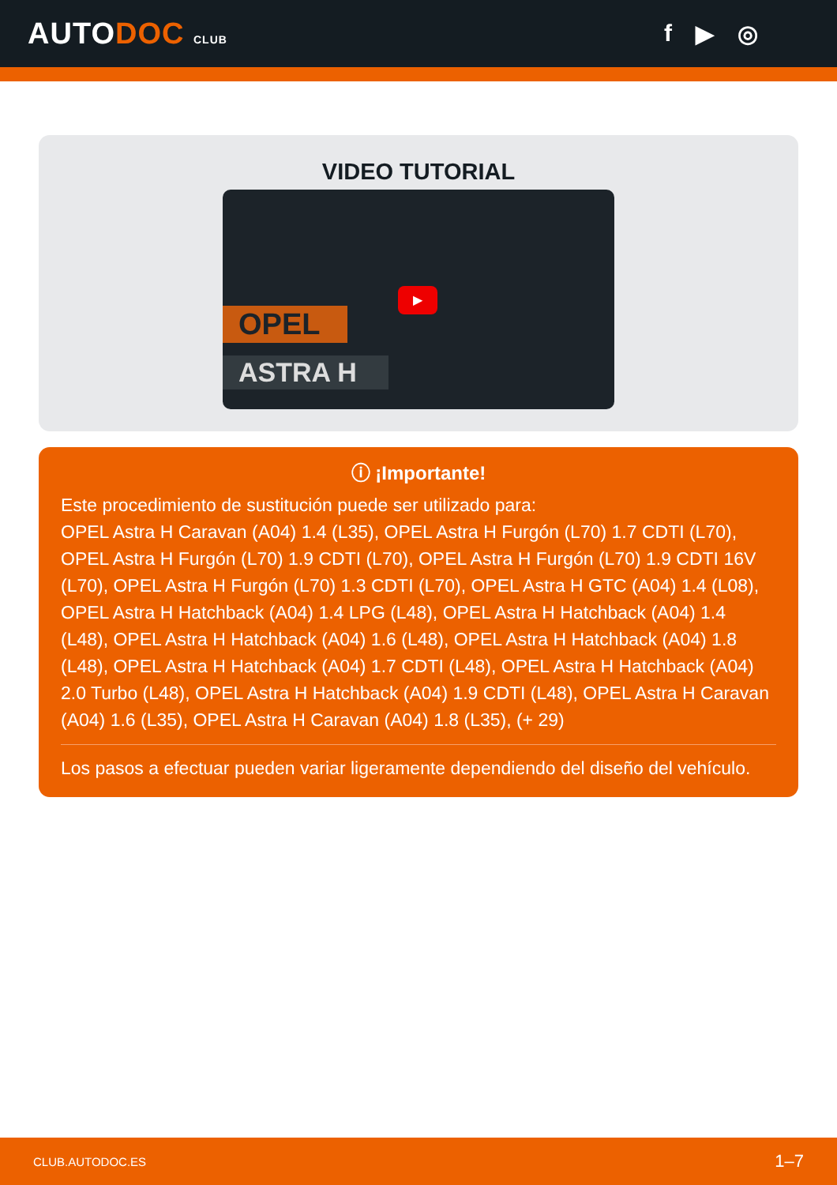AUTODOC CLUB
f ▶ ◎
VIDEO TUTORIAL
OPEL
ASTRA H
▶
ⓘ ¡Importante!
Este procedimiento de sustitución puede ser utilizado para:
OPEL Astra H Caravan (A04) 1.4 (L35), OPEL Astra H Furgón (L70) 1.7 CDTI (L70), OPEL Astra H Furgón (L70) 1.9 CDTI (L70), OPEL Astra H Furgón (L70) 1.9 CDTI 16V (L70), OPEL Astra H Furgón (L70) 1.3 CDTI (L70), OPEL Astra H GTC (A04) 1.4 (L08), OPEL Astra H Hatchback (A04) 1.4 LPG (L48), OPEL Astra H Hatchback (A04) 1.4 (L48), OPEL Astra H Hatchback (A04) 1.6 (L48), OPEL Astra H Hatchback (A04) 1.8 (L48), OPEL Astra H Hatchback (A04) 1.7 CDTI (L48), OPEL Astra H Hatchback (A04) 2.0 Turbo (L48), OPEL Astra H Hatchback (A04) 1.9 CDTI (L48), OPEL Astra H Caravan (A04) 1.6 (L35), OPEL Astra H Caravan (A04) 1.8 (L35), (+ 29)
Los pasos a efectuar pueden variar ligeramente dependiendo del diseño del vehículo.
CLUB.AUTODOC.ES 1–7